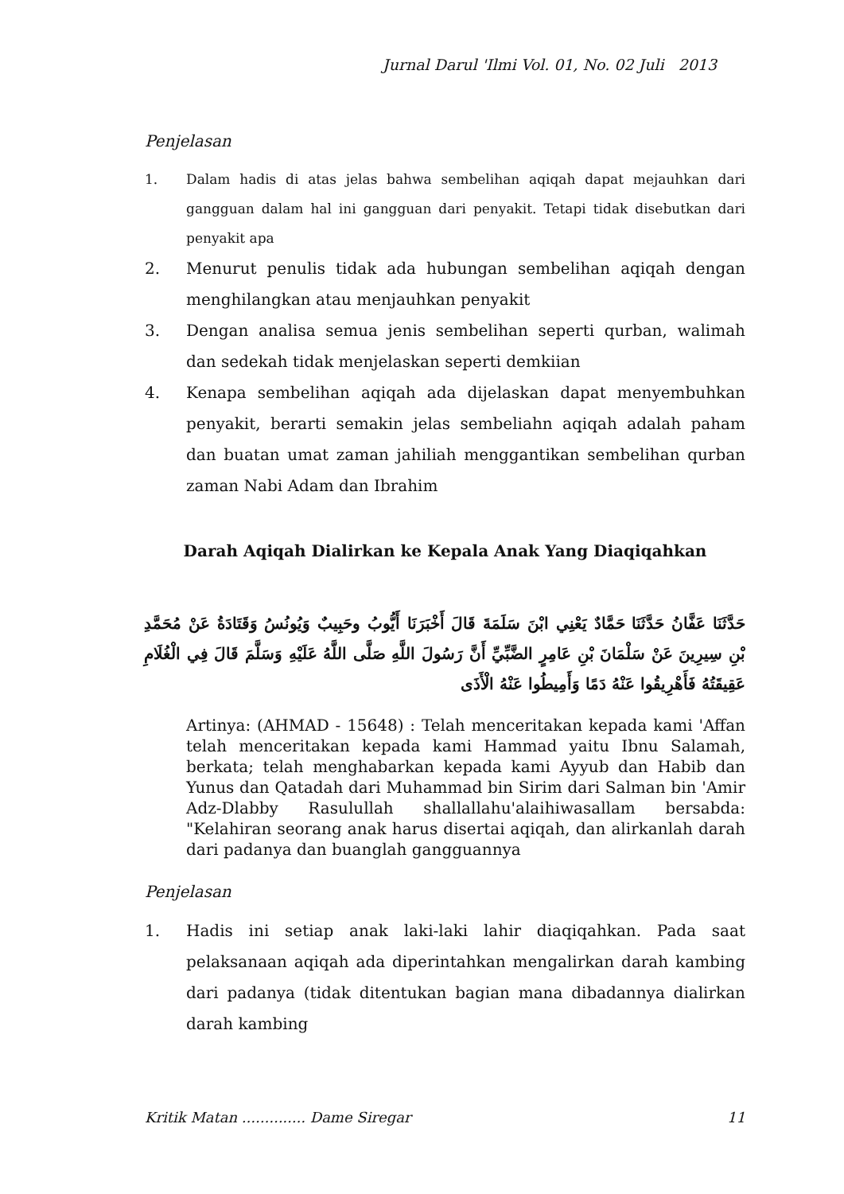Jurnal Darul 'Ilmi Vol. 01, No. 02 Juli 2013
Penjelasan
1. Dalam hadis di atas jelas bahwa sembelihan aqiqah dapat mejauhkan dari gangguan dalam hal ini gangguan dari penyakit. Tetapi tidak disebutkan dari penyakit apa
2. Menurut penulis tidak ada hubungan sembelihan aqiqah dengan menghilangkan atau menjauhkan penyakit
3. Dengan analisa semua jenis sembelihan seperti qurban, walimah dan sedekah tidak menjelaskan seperti demkiian
4. Kenapa sembelihan aqiqah ada dijelaskan dapat menyembuhkan penyakit, berarti semakin jelas sembeliahn aqiqah adalah paham dan buatan umat zaman jahiliah menggantikan sembelihan qurban zaman Nabi Adam dan Ibrahim
Darah Aqiqah Dialirkan ke Kepala Anak Yang Diaqiqahkan
حَدَّثَنَا عَفَّانُ حَدَّثَنَا حَمَّادٌ يَعْنِي ابْنَ سَلَمَةَ قَالَ أَخْبَرَنَا أَيُّوبُ وحَبِيبٌ وَيُونُسُ وَقَتَادَةُ عَنْ مُحَمَّدِ بْنِ سِيرِينَ عَنْ سَلْمَانَ بْنِ عَامِرٍ الضَّبِّيِّ أَنَّ رَسُولَ اللَّهِ صَلَّى اللَّهُ عَلَيْهِ وَسَلَّمَ قَالَ فِي الْغُلَامِ عَقِيقَتُهُ فَأَهْرِيقُوا عَنْهُ دَمًا وَأَمِيطُوا عَنْهُ الْأَذَى
Artinya: (AHMAD - 15648) : Telah menceritakan kepada kami 'Affan telah menceritakan kepada kami Hammad yaitu Ibnu Salamah, berkata; telah menghabarkan kepada kami Ayyub dan Habib dan Yunus dan Qatadah dari Muhammad bin Sirim dari Salman bin 'Amir Adz-Dlabby Rasulullah shallallahu'alaihiwasallam bersabda: "Kelahiran seorang anak harus disertai aqiqah, dan alirkanlah darah dari padanya dan buanglah gangguannya
Penjelasan
1. Hadis ini setiap anak laki-laki lahir diaqiqahkan. Pada saat pelaksanaan aqiqah ada diperintahkan mengalirkan darah kambing dari padanya (tidak ditentukan bagian mana dibadannya dialirkan darah kambing
Kritik Matan .............. Dame Siregar 11